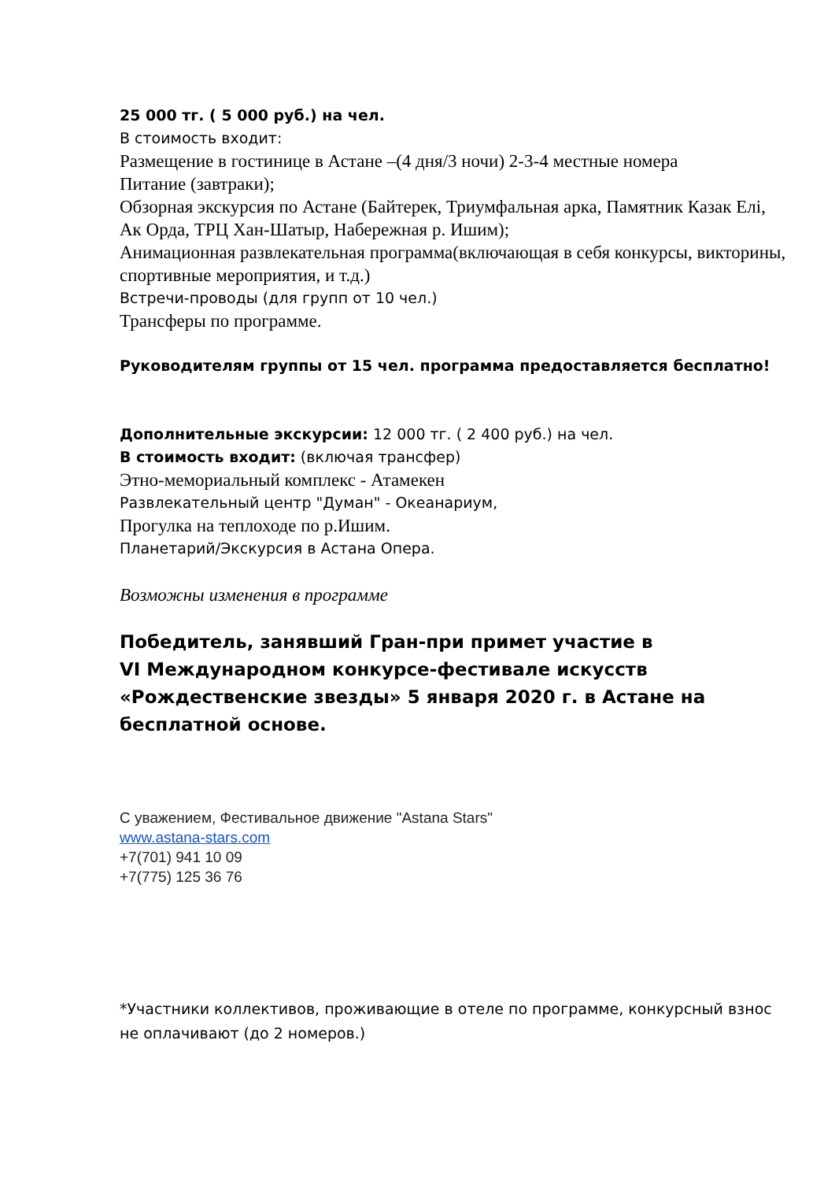25 000 тг. ( 5 000 руб.) на чел.
В стоимость входит:
Размещение в гостинице в Астане –(4 дня/3 ночи) 2-3-4 местные номера
Питание (завтраки);
Обзорная экскурсия по Астане (Байтерек, Триумфальная арка, Памятник Казак Елі, Ак Орда, ТРЦ Хан-Шатыр, Набережная р. Ишим);
Анимационная развлекательная программа(включающая в себя конкурсы, викторины, спортивные мероприятия, и т.д.)
Встречи-проводы (для групп от 10 чел.)
Трансферы по программе.
Руководителям группы от 15 чел. программа предоставляется бесплатно!
Дополнительные экскурсии: 12 000 тг. ( 2 400 руб.) на чел.
В стоимость входит: (включая трансфер)
Этно-мемориальный комплекс - Атамекен
Развлекательный центр "Думан" - Океанариум,
Прогулка на теплоходе по р.Ишим.
Планетарий/Экскурсия в Астана Опера.
Возможны изменения в программе
Победитель, занявший Гран-при примет участие в
VI Международном конкурсе-фестивале искусств
«Рождественские звезды» 5 января 2020 г. в Астане на
бесплатной основе.
С уважением, Фестивальное движение "Astana Stars"
www.astana-stars.com
+7(701) 941 10 09
+7(775) 125 36 76
*Участники коллективов, проживающие в отеле по программе, конкурсный взнос не оплачивают (до 2 номеров.)